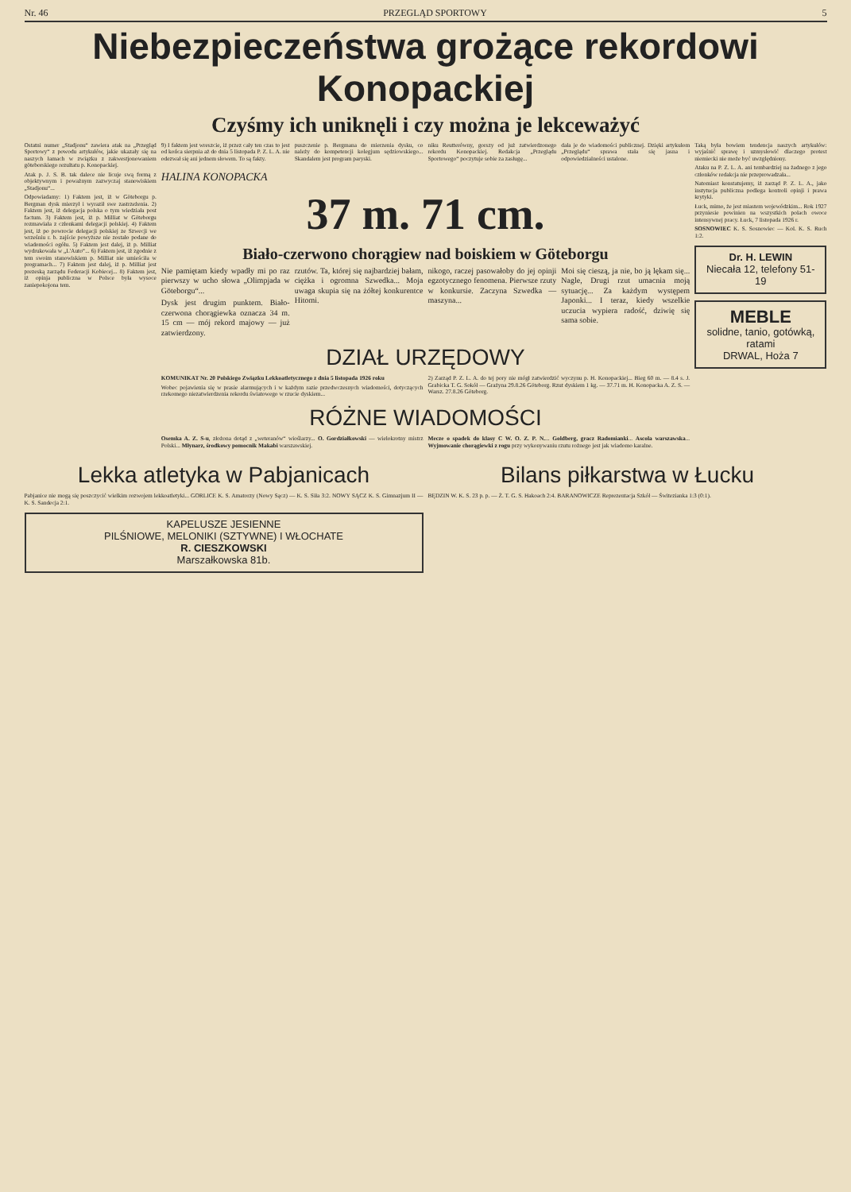Nr. 46 PRZEGLĄD SPORTOWY 5
Niebezpieczeństwa grożące rekordowi Konopackiej
Czyśmy ich uniknęli i czy można je lekceważyć
Ostatni numer „Stadjonu“ zawiera atak na „Przegląd Sportowy“ z powodu artykułów, jakie ukazały się na naszych łamach w związku z zakwestjonowaniem göteborskiego rezultatu p. Konopackiej.
Atak p. J. S. B. tak dalece nie licuje swą formą z objektywnym i poważnym zazwyczaj stanowiskiem „Stadjonu“...
Odpowiadamy: 1) Faktem jest, iż w Göteborgu p. Bergman dysk mierzył i wyraził swe zastrzeżenia. 2) Faktem jest, iż delegacja polska o tym wiedziała post factum. 3) Faktem jest, iż p. Milliat w Göteborgu rozmawiała z członkami delegacji polskiej. 4) Faktem jest, iż po powrocie delegacji polskiej ze Szwecji we wrześniu r. b. zajście powyższe nie zostało podane do wiadomości ogółu. 5) Faktem jest dalej, iż p. Milliat wydrukowała w „L'Auto“... 6) Faktem jest, iż zgodnie z tem swoim stanowiskiem p. Milliat nie umieściła w programach... 7) Faktem jest dalej, iż p. Milliat jest prezeską zarządu Federacji Kobiecej... 8) Faktem jest, iż opinja publiczna w Polsce była wysoce zaniepokojona tem.
9) I faktem jest wreszcie, iż przez cały ten czas to jest od końca sierpnia aż do dnia 5 listopada P. Z. L. A. nie odezwał się ani jednem słowem. To są fakty.
puszczenie p. Bergmana do mierzenia dysku, co należy do kompetencji kolegjum sędziowskiego... Skandalem jest program paryski.
niku Reutterówny, gorszy od już zatwierdzonego rekordu Konopackiej. Redakcja „Przeglądu Sportowego“ poczytuje sobie za zasługę...
dała je do wiadomości publicznej. Dzięki artykułom „Przeglądu“ sprawa stała się jasna i odpowiedzialności ustalone.
HALINA KONOPACKA
37 m. 71 cm.
Biało-czerwono chorągiew nad boiskiem w Göteborgu
Nie pamiętam kiedy wpadły mi po raz pierwszy w ucho słowa „Olimpjada w Göteborgu“...
Dysk jest drugim punktem. Biało-czerwona chorągiewka oznacza 34 m. 15 cm — mój rekord majowy — już zatwierdzony.
rzutów. Ta, której się najbardziej bałam, ciężka i ogromna Szwedka... Moja uwaga skupia się na żółtej konkurentce Hitomi.
nikogo, raczej pasowałoby do jej opinji egzotycznego fenomena. Pierwsze rzuty w konkursie. Zaczyna Szwedka — maszyna...
Moi się cieszą, ja nie, bo ją lękam się... Nagle, Drugi rzut umacnia moją sytuację... Za każdym występem Japonki... I teraz, kiedy wszelkie uczucia wypiera radość, dziwię się sama sobie.
DZIAŁ URZĘDOWY
KOMUNIKAT Nr. 20 Polskiego Związku Lekkoatletycznego z dnia 5 listopada 1926 roku
Wobec pojawienia się w prasie alarmujących i w każdym razie przedwczesnych wiadomości, dotyczących rzekomego niezatwierdzenia rekordu światowego w rzucie dyskiem...
2) Zarząd P. Z. L. A. do tej pory nie mógł zatwierdzić wyczynu p. H. Konopackiej... Bieg 60 m. — 8.4 s. J. Grabicka T. G. Sokół — Grażyna 29.8.26 Göteborg. Rzut dyskiem 1 kg. — 37.71 m. H. Konopacka A. Z. S. — Warsz. 27.8.26 Göteborg.
RÓŻNE WIADOMOŚCI
Osemka A. Z. S-u, złożona dotąd z „weteranów“ wioślarzy... O. Gordziałkowski — wielokrotny mistrz Polski... Młynarz, środkowy pomocnik Makabi warszawskiej.
Mecze o spadek do klasy C W. O. Z. P. N.... Goldberg, gracz Radomianki... Ascola warszawska... Wyjmowanie chorągiewki z rogu przy wykonywaniu rzutu rożnego jest jak wiadomo karalne.
Taką była bowiem tendencja naszych artykułów: wyjaśnić sprawę i uzmysłowić dlaczego protest niemiecki nie może być uwzględniony.
Ataku na P. Z. L. A. ani tembardziej na żadnego z jego członków redakcja nie przeprowadzała...
Natomiast konstatujemy, iż zarząd P. Z. L. A., jako instytucja publiczna podlega kontroli opinji i prawa krytyki.
Łuck, mimo, że jest miastem wojewódzkim... Rok 1927 przyniesie powinien na wszystkich polach owoce intensywnej pracy. Łuck, 7 listopada 1926 r.
SOSNOWIEC K. S. Sosnowiec — Kol. K. S. Ruch 1:2.
Dr. H. LEWIN
Niecała 12, telefony 51-19
MEBLE
solidne, tanio, gotówką, ratami
DRWAL, Hoża 7
Lekka atletyka w Pabjanicach
Pabjanice nie mogą się poszczycić wielkim rozwojem lekkoatletyki... GORLICE K. S. Amatorzy (Nowy Sącz) — K. S. Siła 3:2. NOWY SĄCZ K. S. Gimnazjum II — K. S. Sandecja 2:1.
KAPELUSZE JESIENNE
PILŚNIOWE, MELONIKI (SZTYWNE) I WŁOCHATE
R. CIESZKOWSKI
Marszałkowska 81b.
Bilans piłkarstwa w Łucku
BĘDZIN W. K. S. 23 p. p. — Ż. T. G. S. Hakoach 2:4. BARANOWICZE Reprezentacja Szkół — Świtezianka 1:3 (0:1).